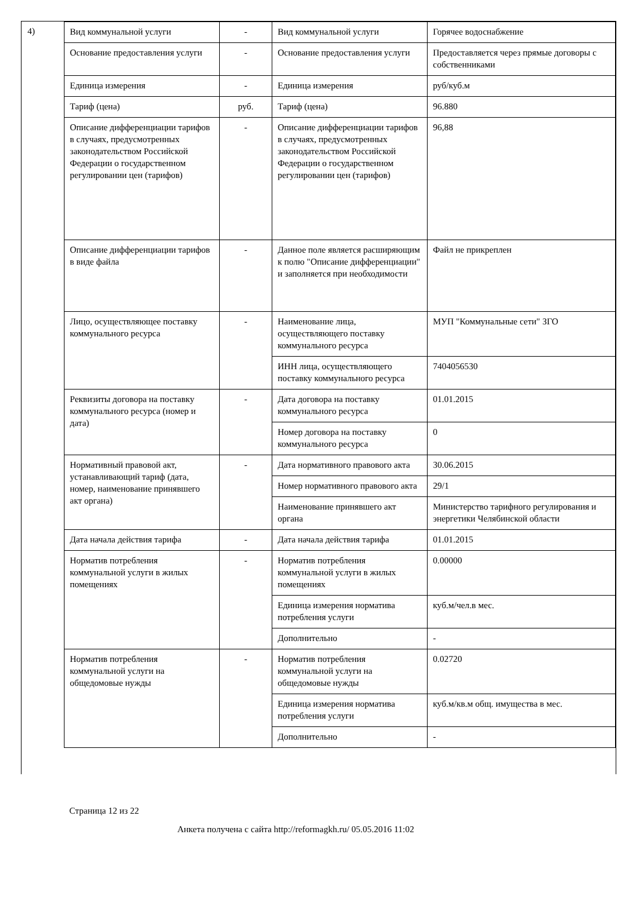4)
| Вид коммунальной услуги | - | Вид коммунальной услуги | Горячее водоснабжение |
| Основание предоставления услуги | - | Основание предоставления услуги | Предоставляется через прямые договоры с собственниками |
| Единица измерения | - | Единица измерения | руб/куб.м |
| Тариф (цена) | руб. | Тариф (цена) | 96.880 |
| Описание дифференциации тарифов в случаях, предусмотренных законодательством Российской Федерации о государственном регулировании цен (тарифов) | - | Описание дифференциации тарифов в случаях, предусмотренных законодательством Российской Федерации о государственном регулировании цен (тарифов) | 96,88 |
| Описание дифференциации тарифов в виде файла | - | Данное поле является расширяющим к полю "Описание дифференциации" и заполняется при необходимости | Файл не прикреплен |
| Лицо, осуществляющее поставку коммунального ресурса | - | Наименование лица, осуществляющего поставку коммунального ресурса | МУП "Коммунальные сети" ЗГО |
| | | ИНН лица, осуществляющего поставку коммунального ресурса | 7404056530 |
| Реквизиты договора на поставку коммунального ресурса (номер и дата) | - | Дата договора на поставку коммунального ресурса | 01.01.2015 |
| | | Номер договора на поставку коммунального ресурса | 0 |
| Нормативный правовой акт, устанавливающий тариф (дата, номер, наименование принявшего акт органа) | - | Дата нормативного правового акта | 30.06.2015 |
| | | Номер нормативного правового акта | 29/1 |
| | | Наименование принявшего акт органа | Министерство тарифного регулирования и энергетики Челябинской области |
| Дата начала действия тарифа | - | Дата начала действия тарифа | 01.01.2015 |
| Норматив потребления коммунальной услуги в жилых помещениях | - | Норматив потребления коммунальной услуги в жилых помещениях | 0.00000 |
| | | Единица измерения норматива потребления услуги | куб.м/чел.в мес. |
| | | Дополнительно | - |
| Норматив потребления коммунальной услуги на общедомовые нужды | - | Норматив потребления коммунальной услуги на общедомовые нужды | 0.02720 |
| | | Единица измерения норматива потребления услуги | куб.м/кв.м общ. имущества в мес. |
| | | Дополнительно | - |
Страница 12 из 22
Анкета получена с сайта http://reformagkh.ru/ 05.05.2016 11:02